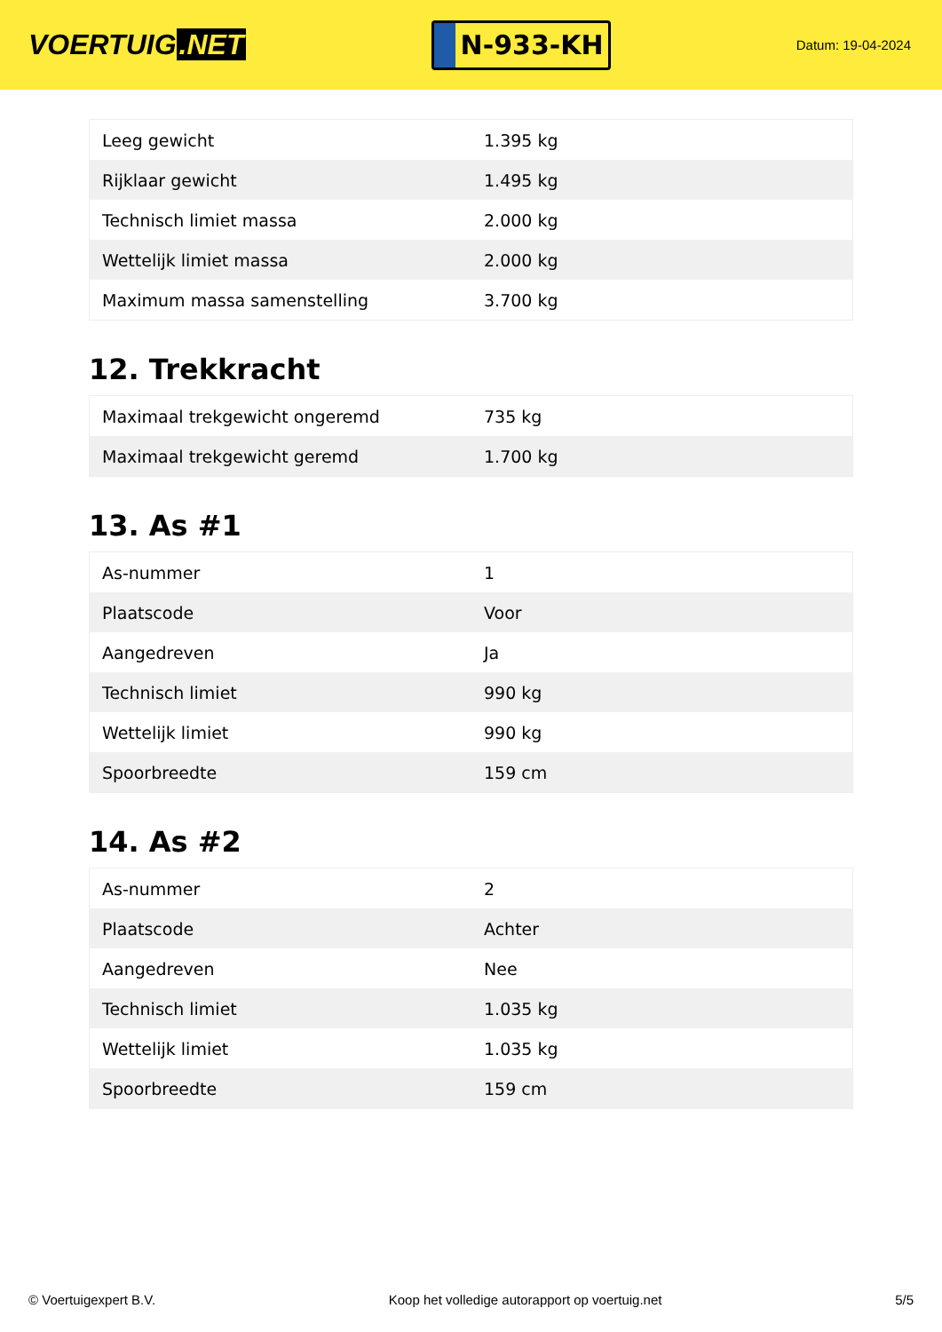VOERTUIG.NET
N-933-KH
Datum: 19-04-2024
| Leeg gewicht | 1.395 kg |
| Rijklaar gewicht | 1.495 kg |
| Technisch limiet massa | 2.000 kg |
| Wettelijk limiet massa | 2.000 kg |
| Maximum massa samenstelling | 3.700 kg |
12. Trekkracht
| Maximaal trekgewicht ongeremd | 735 kg |
| Maximaal trekgewicht geremd | 1.700 kg |
13. As #1
| As-nummer | 1 |
| Plaatscode | Voor |
| Aangedreven | Ja |
| Technisch limiet | 990 kg |
| Wettelijk limiet | 990 kg |
| Spoorbreedte | 159 cm |
14. As #2
| As-nummer | 2 |
| Plaatscode | Achter |
| Aangedreven | Nee |
| Technisch limiet | 1.035 kg |
| Wettelijk limiet | 1.035 kg |
| Spoorbreedte | 159 cm |
© Voertuigexpert B.V. Koop het volledige autorapport op voertuig.net 5/5